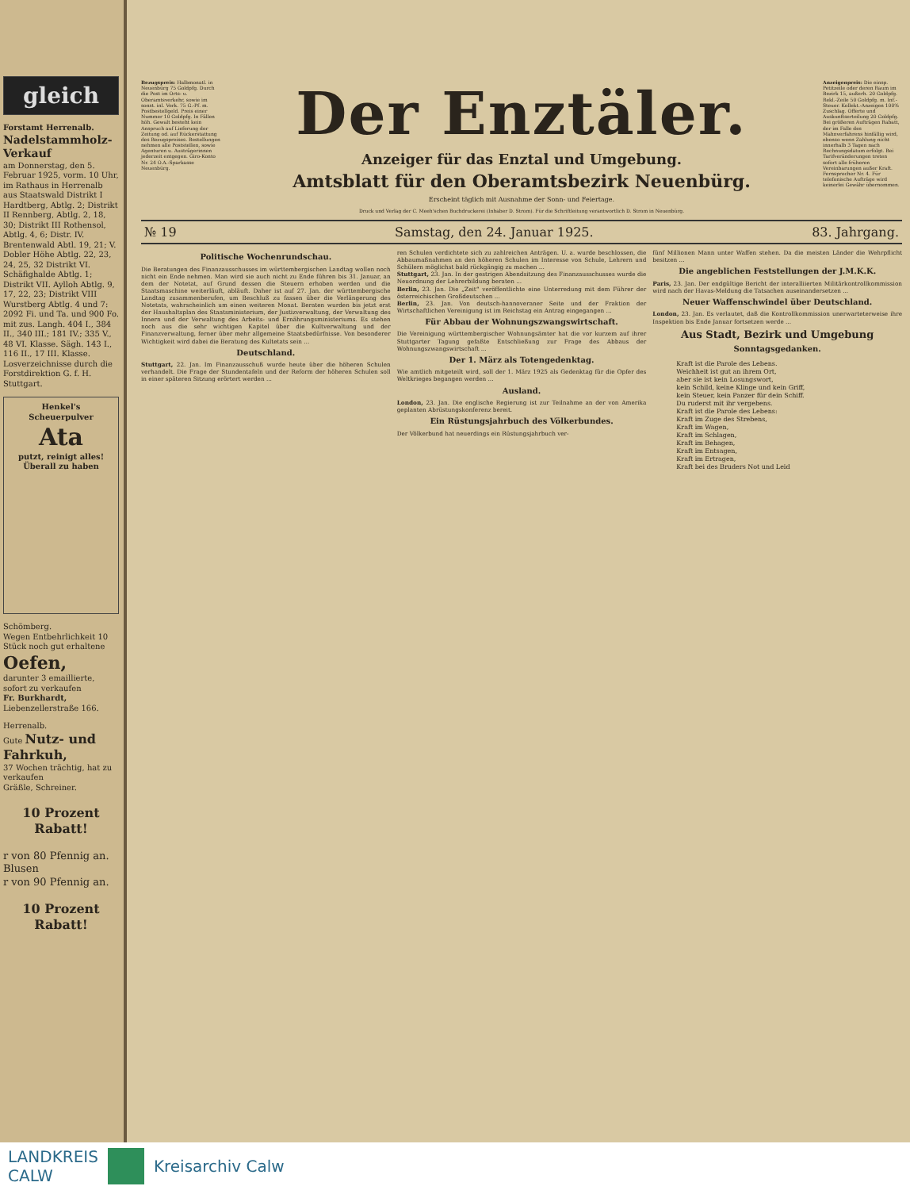gleich
Forstamt Herrenalb.
Nadelstammholz-Verkauf
am Donnerstag, den 5. Februar 1925, vorm. 10 Uhr, im Rathaus in Herrenalb aus Staatswald Distrikt I Hardtberg, Abtlg. 2; Distrikt II Rennberg, Abtlg. 2, 18, 30; Distrikt III Rothensol, Abtlg. 4, 6; Distr. IV. Brentenwald Abtl. 19, 21; V. Dobler Höhe Abtlg. 22, 23, 24, 25, 32 Distrikt VI. Schäfighalde Abtlg. 1; Distrikt VII. Aylloh Abtlg. 9, 17, 22, 23; Distrikt VIII Wurstberg Abtlg. 4 und 7: 2092 Fi. und Ta. und 900 Fo. mit zus. Langh. 404 I., 384 II., 340 III.; 181 IV.; 335 V., 48 VI. Klasse. Sägh. 143 I., 116 II., 17 III. Klasse. Losverzeichnisse durch die Forstdirektion G. f. H. Stuttgart.
Henkel's Scheuerpulver
Ata
putzt, reinigt alles!
Überall zu haben
Schömberg.
Wegen Entbehrlichkeit 10 Stück noch gut erhaltene
Oefen,
darunter 3 emaillierte, sofort zu verkaufen
Fr. Burkhardt, Liebenzellerstraße 166.
Herrenalb.
Gute Nutz- und Fahrkuh,
37 Wochen trächtig, hat zu verkaufen
Gräßle, Schreiner.
10 Prozent Rabatt!
r von 80 Pfennig an.
Blusen
r von 90 Pfennig an.
10 Prozent Rabatt!
Bezugspreis: Halbmonatl. in Neuenbürg 75 Goldpfg. Durch die Post im Orts- u. Oberamtsverkehr, sowie im sonst. inl. Verk. 75 G.-Pf. m. Postbestellgeld. Preis einer Nummer 10 Goldpfg. In Fällen höh. Gewalt besteht kein Anspruch auf Lieferung der Zeitung od. auf Rückerstattung des Bezugspreises. Bestellungen nehmen alle Poststellen, sowie Agenturen u. Austrägerinnen jederzeit entgegen. Giro-Konto Nr. 24 O.A.-Sparkasse Neuenbürg.
Der Enztäler.
Anzeiger für das Enztal und Umgebung.
Amtsblatt für den Oberamtsbezirk Neuenbürg.
Erscheint täglich mit Ausnahme der Sonn- und Feiertage.
Druck und Verlag der C. Meeh'schen Buchdruckerei (Inhaber D. Strom). Für die Schriftleitung verantwortlich D. Strom in Neuenbürg.
Anzeigenpreis: Die einsp. Petitzeile oder deren Raum im Bezirk 15, außerh. 20 Goldpfg. Rekl.-Zeile 50 Goldpfg. m. Inf.-Steuer. Kollekt.-Anzeigen 100% Zuschlag. Offerte und Auskunftserteilung 20 Goldpfg. Bei größeren Aufträgen Rabatt, der im Falle des Mahnverfahrens hinfällig wird, ebenso wenn Zahlung nicht innerhalb 3 Tagen nach Rechnungsdatum erfolgt. Bei Tarifveränderungen treten sofort alle früheren Vereinbarungen außer Kraft. Fernsprecher Nr. 4. Für telefonische Aufträge wird keinerlei Gewähr übernommen.
№ 19 Samstag, den 24. Januar 1925. 83. Jahrgang.
Politische Wochenrundschau.
Die Beratungen des Finanzausschusses im württembergischen Landtag wollen noch nicht ein Ende nehmen. Man wird sie auch nicht zu Ende führen bis 31. Januar, an dem der Notetat, auf Grund dessen die Steuern erhoben werden und die Staatsmaschine weiterläuft, abläuft. Daher ist auf 27. Jan. der württembergische Landtag zusammenberufen, um Beschluß zu fassen über die Verlängerung des Notetats, wahrscheinlich um einen weiteren Monat. Beraten wurden bis jetzt erst der Haushaltsplan des Staatsministerium, der Justizverwaltung, der Verwaltung des Innern und der Verwaltung des Arbeits- und Ernährungsministeriums. Es stehen noch aus die sehr wichtigen Kapitel über die Kultverwaltung und der Finanzverwaltung, ferner über mehr allgemeine Staatsbedürfnisse. Von besonderer Wichtigkeit wird dabei die Beratung des Kultetats sein ...
Deutschland.
Stuttgart, 22. Jan. Im Finanzausschuß wurde heute über die höheren Schulen verhandelt. Die Frage der Stundentafeln und der Reform der höheren Schulen soll in einer späteren Sitzung erörtert werden ...
ren Schulen verdichtete sich zu zahlreichen Anträgen. U. a. wurde beschlossen, die Abbaumaßnahmen an den höheren Schulen im Interesse von Schule, Lehrern und Schülern möglichst bald rückgängig zu machen ...
Stuttgart, 23. Jan. In der gestrigen Abendsitzung des Finanzausschusses wurde die Neuordnung der Lehrerbildung beraten ...
Berlin, 23. Jan. Die „Zeit“ veröffentlichte eine Unterredung mit dem Führer der österreichischen Großdeutschen ...
Berlin, 23. Jan. Von deutsch-hannoveraner Seite und der Fraktion der Wirtschaftlichen Vereinigung ist im Reichstag ein Antrag eingegangen ...
Für Abbau der Wohnungszwangswirtschaft.
Die Vereinigung württembergischer Wohnungsämter hat die vor kurzem auf ihrer Stuttgarter Tagung gefaßte Entschließung zur Frage des Abbaus der Wohnungszwangswirtschaft ...
Der 1. März als Totengedenktag.
Wie amtlich mitgeteilt wird, soll der 1. März 1925 als Gedenktag für die Opfer des Weltkrieges begangen werden ...
Ausland.
London, 23. Jan. Die englische Regierung ist zur Teilnahme an der von Amerika geplanten Abrüstungskonferenz bereit.
Ein Rüstungsjahrbuch des Völkerbundes.
Der Völkerbund hat neuerdings ein Rüstungsjahrbuch ver-
fünf Millionen Mann unter Waffen stehen. Da die meisten Länder die Wehrpflicht besitzen ...
Die angeblichen Feststellungen der J.M.K.K.
Paris, 23. Jan. Der endgültige Bericht der interalliierten Militärkontrollkommission wird nach der Havas-Meldung die Tatsachen auseinandersetzen ...
Neuer Waffenschwindel über Deutschland.
London, 23. Jan. Es verlautet, daß die Kontrollkommission unerwarteterweise ihre Inspektion bis Ende Januar fortsetzen werde ...
Aus Stadt, Bezirk und Umgebung
Sonntagsgedanken.
Kraft ist die Parole des Lebens.
Weichheit ist gut an ihrem Ort,
aber sie ist kein Losungswort,
kein Schild, keine Klinge und kein Griff,
kein Steuer, kein Panzer für dein Schiff.
Du ruderst mit ihr vergebens.
Kraft ist die Parole des Lebens:
Kraft im Zuge des Strebens,
Kraft im Wagen,
Kraft im Schlagen,
Kraft im Behagen,
Kraft im Entsagen,
Kraft im Ertragen,
Kraft bei des Bruders Not und Leid
LANDKREIS
CALW
Kreisarchiv Calw